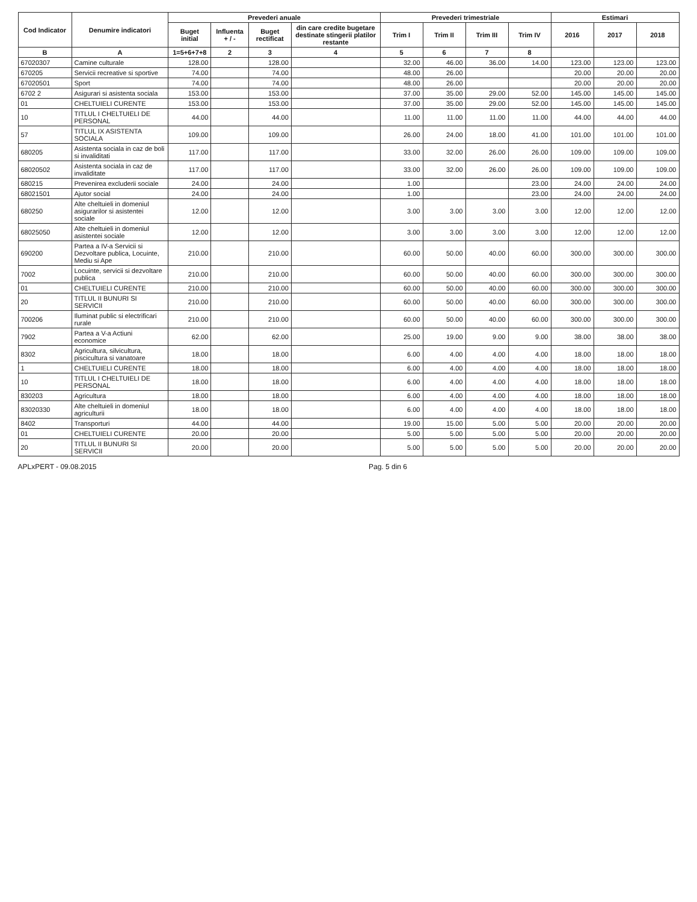| Cod Indicator | Denumire indicatori | Prevederi anuale | | | | Prevederi trimestriale | | | | Estimari | | |
| --- | --- | --- | --- | --- | --- | --- | --- | --- | --- | --- | --- | --- |
| | | Buget initial | Influenta + / - | Buget rectificat | din care credite bugetare destinate stingerii platilor restante | Trim I | Trim II | Trim III | Trim IV | 2016 | 2017 | 2018 |
| B | A | 1=5+6+7+8 | 2 | 3 | 4 | 5 | 6 | 7 | 8 | | | |
| 67020307 | Camine culturale | 128.00 | | 128.00 | | 32.00 | 46.00 | 36.00 | 14.00 | 123.00 | 123.00 | 123.00 |
| 670205 | Servicii recreative si sportive | 74.00 | | 74.00 | | 48.00 | 26.00 | | | 20.00 | 20.00 | 20.00 |
| 67020501 | Sport | 74.00 | | 74.00 | | 48.00 | 26.00 | | | 20.00 | 20.00 | 20.00 |
| 6702 2 | Asigurari si asistenta sociala | 153.00 | | 153.00 | | 37.00 | 35.00 | 29.00 | 52.00 | 145.00 | 145.00 | 145.00 |
| 01 | CHELTUIELI CURENTE | 153.00 | | 153.00 | | 37.00 | 35.00 | 29.00 | 52.00 | 145.00 | 145.00 | 145.00 |
| 10 | TITLUL I CHELTUIELI DE PERSONAL | 44.00 | | 44.00 | | 11.00 | 11.00 | 11.00 | 11.00 | 44.00 | 44.00 | 44.00 |
| 57 | TITLUL IX ASISTENTA SOCIALA | 109.00 | | 109.00 | | 26.00 | 24.00 | 18.00 | 41.00 | 101.00 | 101.00 | 101.00 |
| 680205 | Asistenta sociala in caz de boli si invaliditati | 117.00 | | 117.00 | | 33.00 | 32.00 | 26.00 | 26.00 | 109.00 | 109.00 | 109.00 |
| 68020502 | Asistenta sociala in caz de invaliditate | 117.00 | | 117.00 | | 33.00 | 32.00 | 26.00 | 26.00 | 109.00 | 109.00 | 109.00 |
| 680215 | Prevenirea excluderii sociale | 24.00 | | 24.00 | | 1.00 | | | 23.00 | 24.00 | 24.00 | 24.00 |
| 68021501 | Ajutor social | 24.00 | | 24.00 | | 1.00 | | | 23.00 | 24.00 | 24.00 | 24.00 |
| 680250 | Alte cheltuieli in domeniul asigurarilor si asistentei sociale | 12.00 | | 12.00 | | 3.00 | 3.00 | 3.00 | 3.00 | 12.00 | 12.00 | 12.00 |
| 68025050 | Alte cheltuieli in domeniul asistentei sociale | 12.00 | | 12.00 | | 3.00 | 3.00 | 3.00 | 3.00 | 12.00 | 12.00 | 12.00 |
| 690200 | Partea a IV-a Servicii si Dezvoltare publica, Locuinte, Mediu si Ape | 210.00 | | 210.00 | | 60.00 | 50.00 | 40.00 | 60.00 | 300.00 | 300.00 | 300.00 |
| 7002 | Locuinte, servicii si dezvoltare publica | 210.00 | | 210.00 | | 60.00 | 50.00 | 40.00 | 60.00 | 300.00 | 300.00 | 300.00 |
| 01 | CHELTUIELI CURENTE | 210.00 | | 210.00 | | 60.00 | 50.00 | 40.00 | 60.00 | 300.00 | 300.00 | 300.00 |
| 20 | TITLUL II BUNURI SI SERVICII | 210.00 | | 210.00 | | 60.00 | 50.00 | 40.00 | 60.00 | 300.00 | 300.00 | 300.00 |
| 700206 | Iluminat public si electrificari rurale | 210.00 | | 210.00 | | 60.00 | 50.00 | 40.00 | 60.00 | 300.00 | 300.00 | 300.00 |
| 7902 | Partea a V-a Actiuni economice | 62.00 | | 62.00 | | 25.00 | 19.00 | 9.00 | 9.00 | 38.00 | 38.00 | 38.00 |
| 8302 | Agricultura, silvicultura, piscicultura si vanatoare | 18.00 | | 18.00 | | 6.00 | 4.00 | 4.00 | 4.00 | 18.00 | 18.00 | 18.00 |
| 1 | CHELTUIELI CURENTE | 18.00 | | 18.00 | | 6.00 | 4.00 | 4.00 | 4.00 | 18.00 | 18.00 | 18.00 |
| 10 | TITLUL I CHELTUIELI DE PERSONAL | 18.00 | | 18.00 | | 6.00 | 4.00 | 4.00 | 4.00 | 18.00 | 18.00 | 18.00 |
| 830203 | Agricultura | 18.00 | | 18.00 | | 6.00 | 4.00 | 4.00 | 4.00 | 18.00 | 18.00 | 18.00 |
| 83020330 | Alte cheltuieli in domeniul agriculturii | 18.00 | | 18.00 | | 6.00 | 4.00 | 4.00 | 4.00 | 18.00 | 18.00 | 18.00 |
| 8402 | Transporturi | 44.00 | | 44.00 | | 19.00 | 15.00 | 5.00 | 5.00 | 20.00 | 20.00 | 20.00 |
| 01 | CHELTUIELI CURENTE | 20.00 | | 20.00 | | 5.00 | 5.00 | 5.00 | 5.00 | 20.00 | 20.00 | 20.00 |
| 20 | TITLUL II BUNURI SI SERVICII | 20.00 | | 20.00 | | 5.00 | 5.00 | 5.00 | 5.00 | 20.00 | 20.00 | 20.00 |
APLxPERT - 09.08.2015 Pag. 5 din 6